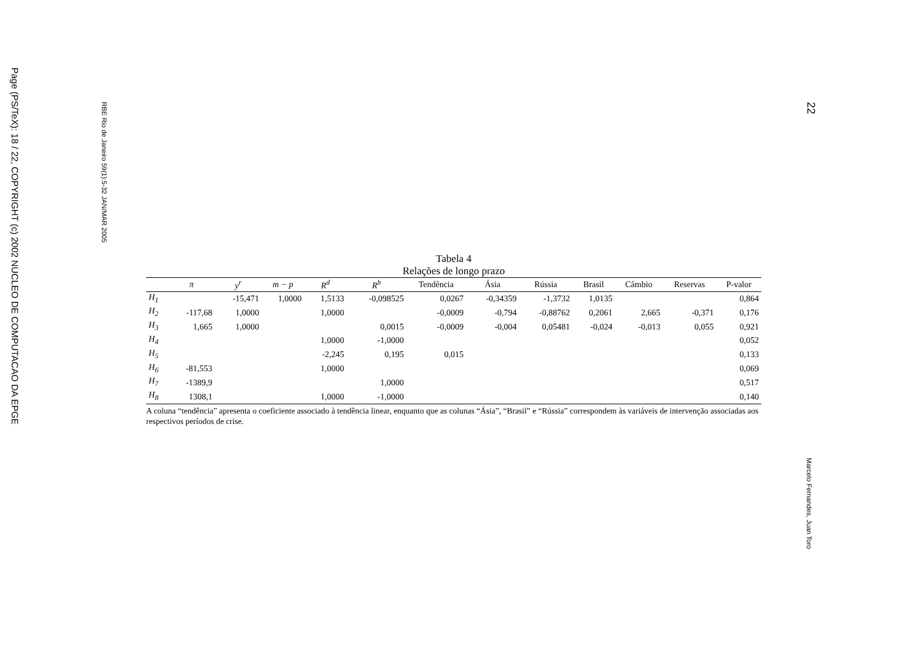Page (PS/TeX): 18 / 22, COPYRIGHT (c) 2002 NUCLEO DE COMPUTACAO DA EPGE
RBE Rio de Janeiro 59(1):5-32 JAN/MAR 2005
22
Marcelo Fernandes, Juan Toro
Tabela 4
Relações de longo prazo
| | π | y<sup>r</sup> | m − p | R<sup>d</sup> | R<sup>b</sup> | Tendência | Ásia | Rússia | Brasil | Câmbio | Reservas | P-valor |
| --- | --- | --- | --- | --- | --- | --- | --- | --- | --- | --- | --- | --- |
| H<sub>1</sub> | | -15,471 | 1,0000 | 1,5133 | -0,098525 | 0,0267 | -0,34359 | -1,3732 | 1,0135 | | | 0,864 |
| H<sub>2</sub> | -117,68 | 1,0000 | | 1,0000 | | -0,0009 | -0,794 | -0,88762 | 0,2061 | 2,665 | -0,371 | 0,176 |
| H<sub>3</sub> | 1,665 | 1,0000 | | | 0,0015 | -0,0009 | -0,004 | 0,05481 | -0,024 | -0,013 | 0,055 | 0,921 |
| H<sub>4</sub> | | | | 1,0000 | -1,0000 | | | | | | | 0,052 |
| H<sub>5</sub> | | | | -2,245 | 0,195 | 0,015 | | | | | | 0,133 |
| H<sub>6</sub> | -81,553 | | | 1,0000 | | | | | | | | 0,069 |
| H<sub>7</sub> | -1389,9 | | | | 1,0000 | | | | | | | 0,517 |
| H<sub>8</sub> | 1308,1 | | | 1,0000 | -1,0000 | | | | | | | 0,140 |
A coluna “tendência” apresenta o coeficiente associado à tendência linear, enquanto que as colunas “Ásia”, “Brasil” e “Rússia” correspondem às variáveis de intervenção associadas aos respectivos períodos de crise.